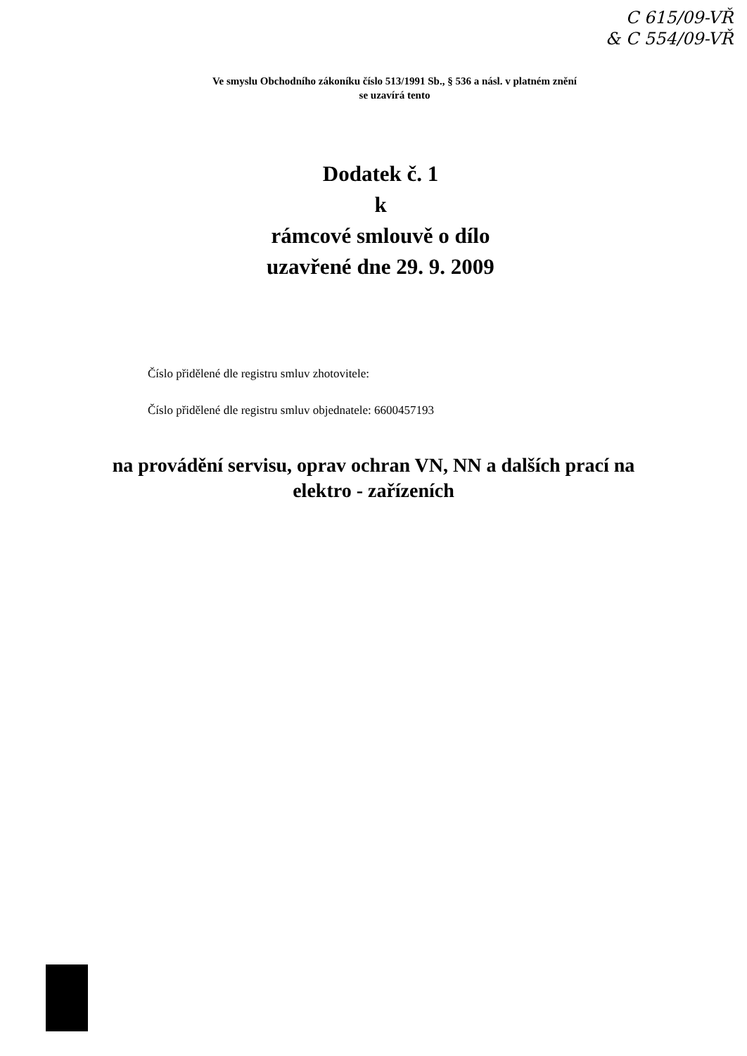C 615/09-VŘ
& C 554/09-VŘ
Ve smyslu Obchodního zákoníku číslo 513/1991 Sb., § 536 a násl. v platném znění
se uzavírá tento
Dodatek č. 1
k
rámcové smlouvě o dílo
uzavřené dne 29. 9. 2009
Číslo přidělené dle registru smluv zhotovitele:
Číslo přidělené dle registru smluv objednatele: 6600457193
na provádění servisu, oprav ochran VN, NN a dalších prací na
elektro - zařízeních